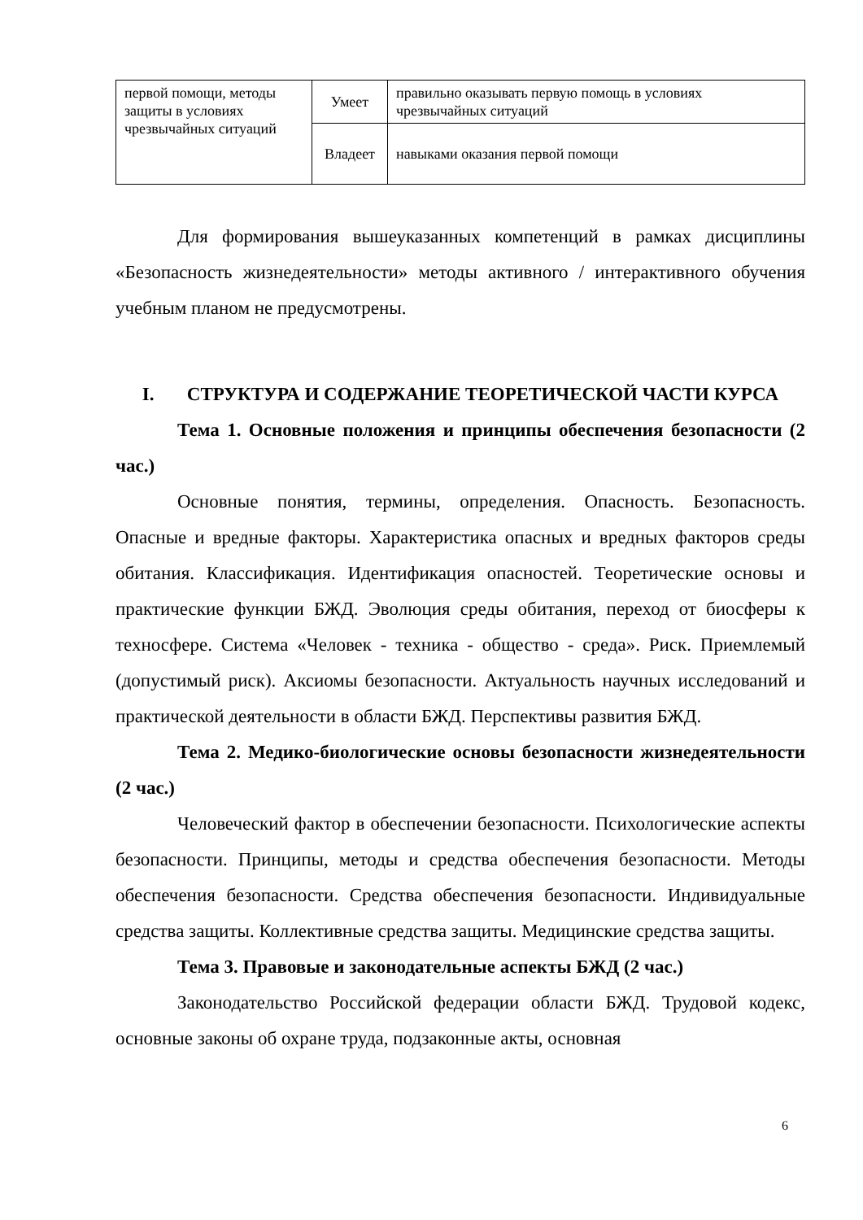| первой помощи, методы защиты в условиях чрезвычайных ситуаций | Умеет | правильно оказывать первую помощь в условиях чрезвычайных ситуаций |
| | Владеет | навыками оказания первой помощи |
Для формирования вышеуказанных компетенций в рамках дисциплины «Безопасность жизнедеятельности» методы активного / интерактивного обучения учебным планом не предусмотрены.
I. СТРУКТУРА И СОДЕРЖАНИЕ ТЕОРЕТИЧЕСКОЙ ЧАСТИ КУРСА
Тема 1. Основные положения и принципы обеспечения безопасности (2 час.)
Основные понятия, термины, определения. Опасность. Безопасность. Опасные и вредные факторы. Характеристика опасных и вредных факторов среды обитания. Классификация. Идентификация опасностей. Теоретические основы и практические функции БЖД. Эволюция среды обитания, переход от биосферы к техносфере. Система «Человек - техника - общество - среда». Риск. Приемлемый (допустимый риск). Аксиомы безопасности. Актуальность научных исследований и практической деятельности в области БЖД. Перспективы развития БЖД.
Тема 2. Медико-биологические основы безопасности жизнедеятельности (2 час.)
Человеческий фактор в обеспечении безопасности. Психологические аспекты безопасности. Принципы, методы и средства обеспечения безопасности. Методы обеспечения безопасности. Средства обеспечения безопасности. Индивидуальные средства защиты. Коллективные средства защиты. Медицинские средства защиты.
Тема 3. Правовые и законодательные аспекты БЖД (2 час.)
Законодательство Российской федерации области БЖД. Трудовой кодекс, основные законы об охране труда, подзаконные акты, основная
6